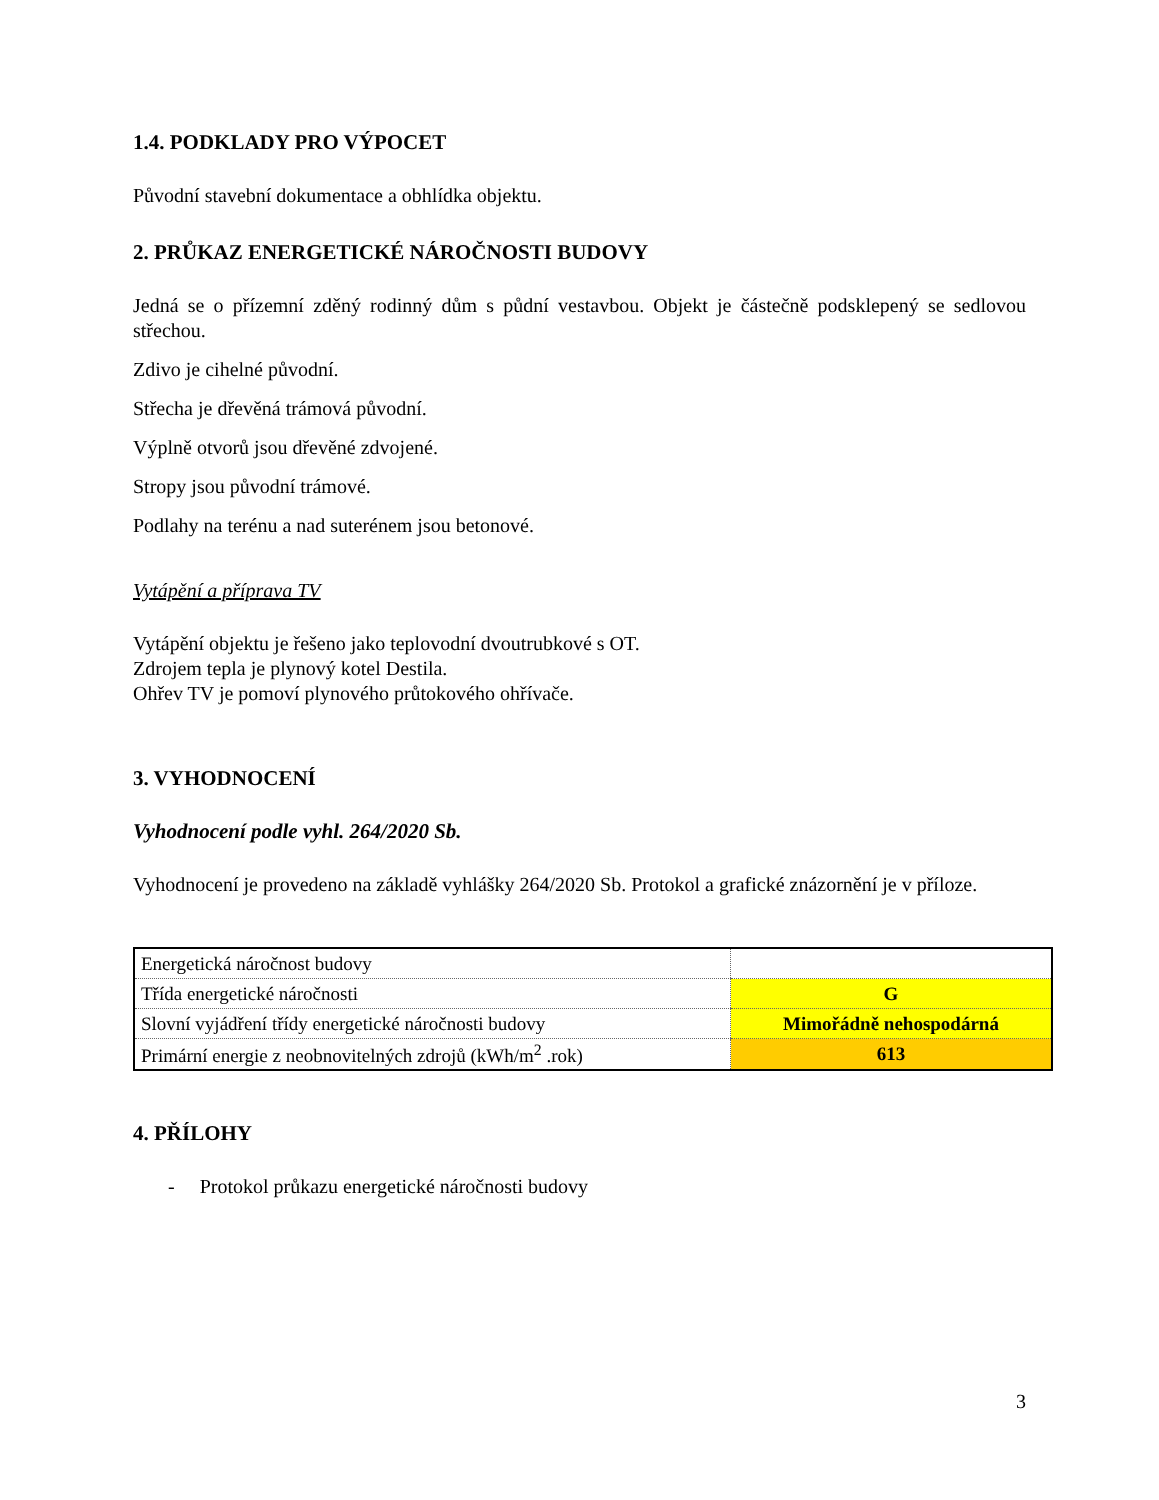1.4. PODKLADY PRO VÝPOCET
Původní stavební dokumentace a obhlídka objektu.
2. PRŮKAZ ENERGETICKÉ NÁROČNOSTI BUDOVY
Jedná se o přízemní zděný rodinný dům s půdní vestavbou. Objekt je částečně podsklepený se sedlovou střechou.
Zdivo je cihelné původní.
Střecha je dřevěná trámová původní.
Výplně otvorů jsou dřevěné zdvojené.
Stropy jsou původní trámové.
Podlahy na terénu a nad suterénem jsou betonové.
Vytápění a příprava TV
Vytápění objektu je řešeno jako teplovodní dvoutrubkové s OT.
Zdrojem tepla je plynový kotel Destila.
Ohřev TV je pomoví plynového průtokového ohřívače.
3. VYHODNOCENÍ
Vyhodnocení podle vyhl. 264/2020 Sb.
Vyhodnocení je provedeno na základě vyhlášky 264/2020 Sb. Protokol a grafické znázornění je v příloze.
| Energetická náročnost budovy | |
| Třída energetické náročnosti | G |
| Slovní vyjádření třídy energetické náročnosti budovy | Mimořádně nehospodárná |
| Primární energie z neobnovitelných zdrojů (kWh/m<sup>2</sup> .rok) | 613 |
4. PŘÍLOHY
- Protokol průkazu energetické náročnosti budovy
3